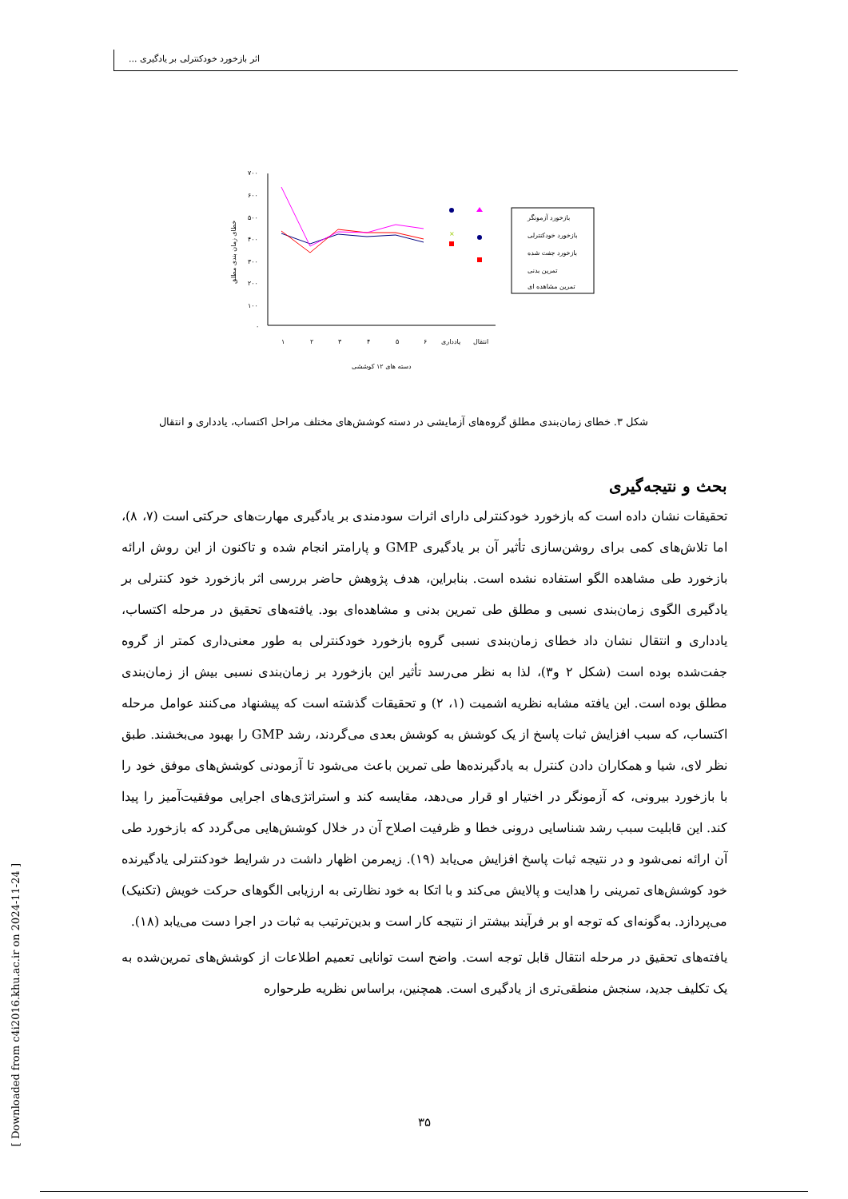اثر بازخورد خودکنترلی بر یادگیری ...
۷۰۰
۶۰۰
۵۰۰
۴۰۰
۳۰۰
۲۰۰
۱۰۰
۰
خطای زمان بندی مطلق
×
۱
۲
۳
۴
۵
۶
یادداری
انتقال
دسته های ۱۲ کوششی
بازخورد آزمونگر
بازخورد خودکنترلی
بازخورد جفت شده
تمرین بدنی
تمرین مشاهده ای
شکل ۳. خطای زمان‌بندی مطلق گروه‌های آزمایشی در دسته کوشش‌های مختلف مراحل اکتساب، یادداری و انتقال
بحث و نتیجه‌گیری
تحقیقات نشان داده است که بازخورد خودکنترلی دارای اثرات سودمندی بر یادگیری مهارت‌های حرکتی است (۷، ۸)، اما تلاش‌های کمی برای روشن‌سازی تأثیر آن بر یادگیری GMP و پارامتر انجام شده و تاکنون از این روش ارائه بازخورد طی مشاهده الگو استفاده نشده است. بنابراین، هدف پژوهش حاضر بررسی اثر بازخورد خود کنترلی بر یادگیری الگوی زمان‌بندی نسبی و مطلق طی تمرین بدنی و مشاهده‌ای بود. یافته‌های تحقیق در مرحله اکتساب، یادداری و انتقال نشان داد خطای زمان‌بندی نسبی گروه بازخورد خودکنترلی به طور معنی‌داری کمتر از گروه جفت‌شده بوده است (شکل ۲ و۳)، لذا به نظر می‌رسد تأثیر این بازخورد بر زمان‌بندی نسبی بیش از زمان‌بندی مطلق بوده است. این یافته مشابه نظریه اشمیت (۱، ۲) و تحقیقات گذشته است که پیشنهاد می‌کنند عوامل مرحله اکتساب، که سبب افزایش ثبات پاسخ از یک کوشش به کوشش بعدی می‌گردند، رشد GMP را بهبود می‌بخشند. طبق نظر لای، شیا و همکاران دادن کنترل به یادگیرنده‌ها طی تمرین باعث می‌شود تا آزمودنی کوشش‌های موفق خود را با بازخورد بیرونی، که آزمونگر در اختیار او قرار می‌دهد، مقایسه کند و استراتژی‌های اجرایی موفقیت‌آمیز را پیدا کند. این قابلیت سبب رشد شناسایی درونی خطا و ظرفیت اصلاح آن در خلال کوشش‌هایی می‌گردد که بازخورد طی آن ارائه نمی‌شود و در نتیجه ثبات پاسخ افزایش می‌یابد (۱۹). زیمرمن اظهار داشت در شرایط خودکنترلی یادگیرنده خود کوشش‌های تمرینی را هدایت و پالایش می‌کند و با اتکا به خود نظارتی به ارزیابی الگوهای حرکت خویش (تکنیک) می‌پردازد. به‌گونه‌ای که توجه او بر فرآیند بیشتر از نتیجه کار است و بدین‌ترتیب به ثبات در اجرا دست می‌یابد (۱۸).
یافته‌های تحقیق در مرحله انتقال قابل توجه است. واضح است توانایی تعمیم اطلاعات از کوشش‌های تمرین‌شده به یک تکلیف جدید، سنجش منطقی‌تری از یادگیری است. همچنین، براساس نظریه طرحواره
۳۵
[ Downloaded from c4i2016.khu.ac.ir on 2024-11-24 ]